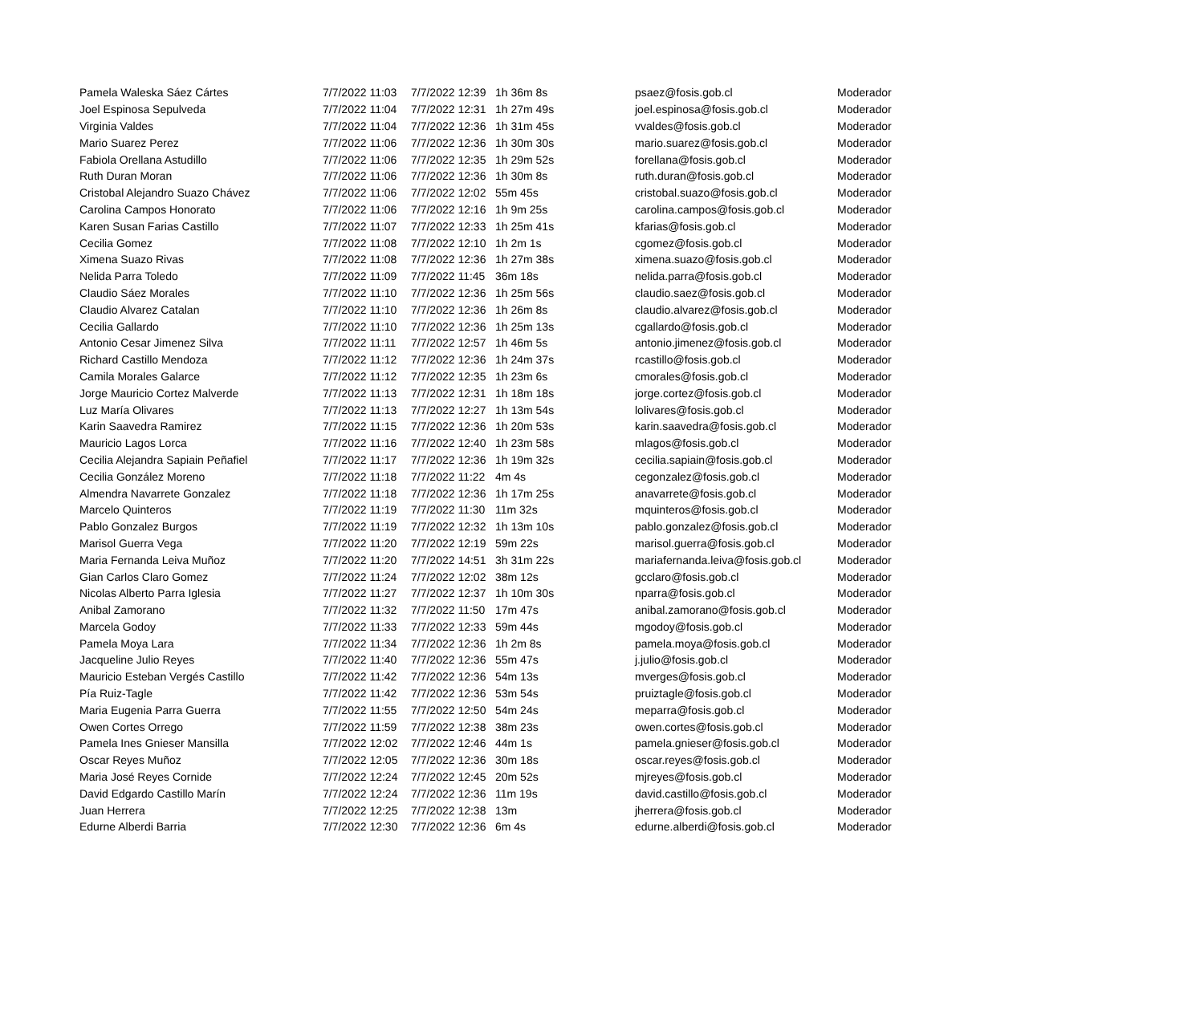| Pamela Waleska Sáez Cártes | 7/7/2022 11:03 | 7/7/2022 12:39 | 1h 36m 8s | psaez@fosis.gob.cl | Moderador |
| Joel Espinosa Sepulveda | 7/7/2022 11:04 | 7/7/2022 12:31 | 1h 27m 49s | joel.espinosa@fosis.gob.cl | Moderador |
| Virginia Valdes | 7/7/2022 11:04 | 7/7/2022 12:36 | 1h 31m 45s | vvaldes@fosis.gob.cl | Moderador |
| Mario Suarez Perez | 7/7/2022 11:06 | 7/7/2022 12:36 | 1h 30m 30s | mario.suarez@fosis.gob.cl | Moderador |
| Fabiola Orellana Astudillo | 7/7/2022 11:06 | 7/7/2022 12:35 | 1h 29m 52s | forellana@fosis.gob.cl | Moderador |
| Ruth Duran Moran | 7/7/2022 11:06 | 7/7/2022 12:36 | 1h 30m 8s | ruth.duran@fosis.gob.cl | Moderador |
| Cristobal Alejandro Suazo Chávez | 7/7/2022 11:06 | 7/7/2022 12:02 | 55m 45s | cristobal.suazo@fosis.gob.cl | Moderador |
| Carolina Campos Honorato | 7/7/2022 11:06 | 7/7/2022 12:16 | 1h 9m 25s | carolina.campos@fosis.gob.cl | Moderador |
| Karen Susan Farias Castillo | 7/7/2022 11:07 | 7/7/2022 12:33 | 1h 25m 41s | kfarias@fosis.gob.cl | Moderador |
| Cecilia Gomez | 7/7/2022 11:08 | 7/7/2022 12:10 | 1h 2m 1s | cgomez@fosis.gob.cl | Moderador |
| Ximena Suazo Rivas | 7/7/2022 11:08 | 7/7/2022 12:36 | 1h 27m 38s | ximena.suazo@fosis.gob.cl | Moderador |
| Nelida Parra Toledo | 7/7/2022 11:09 | 7/7/2022 11:45 | 36m 18s | nelida.parra@fosis.gob.cl | Moderador |
| Claudio Sáez Morales | 7/7/2022 11:10 | 7/7/2022 12:36 | 1h 25m 56s | claudio.saez@fosis.gob.cl | Moderador |
| Claudio Alvarez Catalan | 7/7/2022 11:10 | 7/7/2022 12:36 | 1h 26m 8s | claudio.alvarez@fosis.gob.cl | Moderador |
| Cecilia Gallardo | 7/7/2022 11:10 | 7/7/2022 12:36 | 1h 25m 13s | cgallardo@fosis.gob.cl | Moderador |
| Antonio Cesar Jimenez Silva | 7/7/2022 11:11 | 7/7/2022 12:57 | 1h 46m 5s | antonio.jimenez@fosis.gob.cl | Moderador |
| Richard Castillo Mendoza | 7/7/2022 11:12 | 7/7/2022 12:36 | 1h 24m 37s | rcastillo@fosis.gob.cl | Moderador |
| Camila Morales Galarce | 7/7/2022 11:12 | 7/7/2022 12:35 | 1h 23m 6s | cmorales@fosis.gob.cl | Moderador |
| Jorge Mauricio Cortez Malverde | 7/7/2022 11:13 | 7/7/2022 12:31 | 1h 18m 18s | jorge.cortez@fosis.gob.cl | Moderador |
| Luz María Olivares | 7/7/2022 11:13 | 7/7/2022 12:27 | 1h 13m 54s | lolivares@fosis.gob.cl | Moderador |
| Karin Saavedra Ramirez | 7/7/2022 11:15 | 7/7/2022 12:36 | 1h 20m 53s | karin.saavedra@fosis.gob.cl | Moderador |
| Mauricio Lagos Lorca | 7/7/2022 11:16 | 7/7/2022 12:40 | 1h 23m 58s | mlagos@fosis.gob.cl | Moderador |
| Cecilia Alejandra Sapiain Peñafiel | 7/7/2022 11:17 | 7/7/2022 12:36 | 1h 19m 32s | cecilia.sapiain@fosis.gob.cl | Moderador |
| Cecilia González Moreno | 7/7/2022 11:18 | 7/7/2022 11:22 | 4m 4s | cegonzalez@fosis.gob.cl | Moderador |
| Almendra Navarrete Gonzalez | 7/7/2022 11:18 | 7/7/2022 12:36 | 1h 17m 25s | anavarrete@fosis.gob.cl | Moderador |
| Marcelo Quinteros | 7/7/2022 11:19 | 7/7/2022 11:30 | 11m 32s | mquinteros@fosis.gob.cl | Moderador |
| Pablo Gonzalez Burgos | 7/7/2022 11:19 | 7/7/2022 12:32 | 1h 13m 10s | pablo.gonzalez@fosis.gob.cl | Moderador |
| Marisol Guerra Vega | 7/7/2022 11:20 | 7/7/2022 12:19 | 59m 22s | marisol.guerra@fosis.gob.cl | Moderador |
| Maria Fernanda Leiva Muñoz | 7/7/2022 11:20 | 7/7/2022 14:51 | 3h 31m 22s | mariafernanda.leiva@fosis.gob.cl | Moderador |
| Gian Carlos Claro Gomez | 7/7/2022 11:24 | 7/7/2022 12:02 | 38m 12s | gcclaro@fosis.gob.cl | Moderador |
| Nicolas Alberto Parra Iglesia | 7/7/2022 11:27 | 7/7/2022 12:37 | 1h 10m 30s | nparra@fosis.gob.cl | Moderador |
| Anibal Zamorano | 7/7/2022 11:32 | 7/7/2022 11:50 | 17m 47s | anibal.zamorano@fosis.gob.cl | Moderador |
| Marcela Godoy | 7/7/2022 11:33 | 7/7/2022 12:33 | 59m 44s | mgodoy@fosis.gob.cl | Moderador |
| Pamela Moya Lara | 7/7/2022 11:34 | 7/7/2022 12:36 | 1h 2m 8s | pamela.moya@fosis.gob.cl | Moderador |
| Jacqueline Julio Reyes | 7/7/2022 11:40 | 7/7/2022 12:36 | 55m 47s | j.julio@fosis.gob.cl | Moderador |
| Mauricio Esteban Vergés Castillo | 7/7/2022 11:42 | 7/7/2022 12:36 | 54m 13s | mverges@fosis.gob.cl | Moderador |
| Pía Ruiz-Tagle | 7/7/2022 11:42 | 7/7/2022 12:36 | 53m 54s | pruiztagle@fosis.gob.cl | Moderador |
| Maria Eugenia Parra Guerra | 7/7/2022 11:55 | 7/7/2022 12:50 | 54m 24s | meparra@fosis.gob.cl | Moderador |
| Owen Cortes Orrego | 7/7/2022 11:59 | 7/7/2022 12:38 | 38m 23s | owen.cortes@fosis.gob.cl | Moderador |
| Pamela Ines Gnieser Mansilla | 7/7/2022 12:02 | 7/7/2022 12:46 | 44m 1s | pamela.gnieser@fosis.gob.cl | Moderador |
| Oscar Reyes Muñoz | 7/7/2022 12:05 | 7/7/2022 12:36 | 30m 18s | oscar.reyes@fosis.gob.cl | Moderador |
| Maria José Reyes Cornide | 7/7/2022 12:24 | 7/7/2022 12:45 | 20m 52s | mjreyes@fosis.gob.cl | Moderador |
| David Edgardo Castillo Marín | 7/7/2022 12:24 | 7/7/2022 12:36 | 11m 19s | david.castillo@fosis.gob.cl | Moderador |
| Juan Herrera | 7/7/2022 12:25 | 7/7/2022 12:38 | 13m | jherrera@fosis.gob.cl | Moderador |
| Edurne Alberdi Barria | 7/7/2022 12:30 | 7/7/2022 12:36 | 6m 4s | edurne.alberdi@fosis.gob.cl | Moderador |